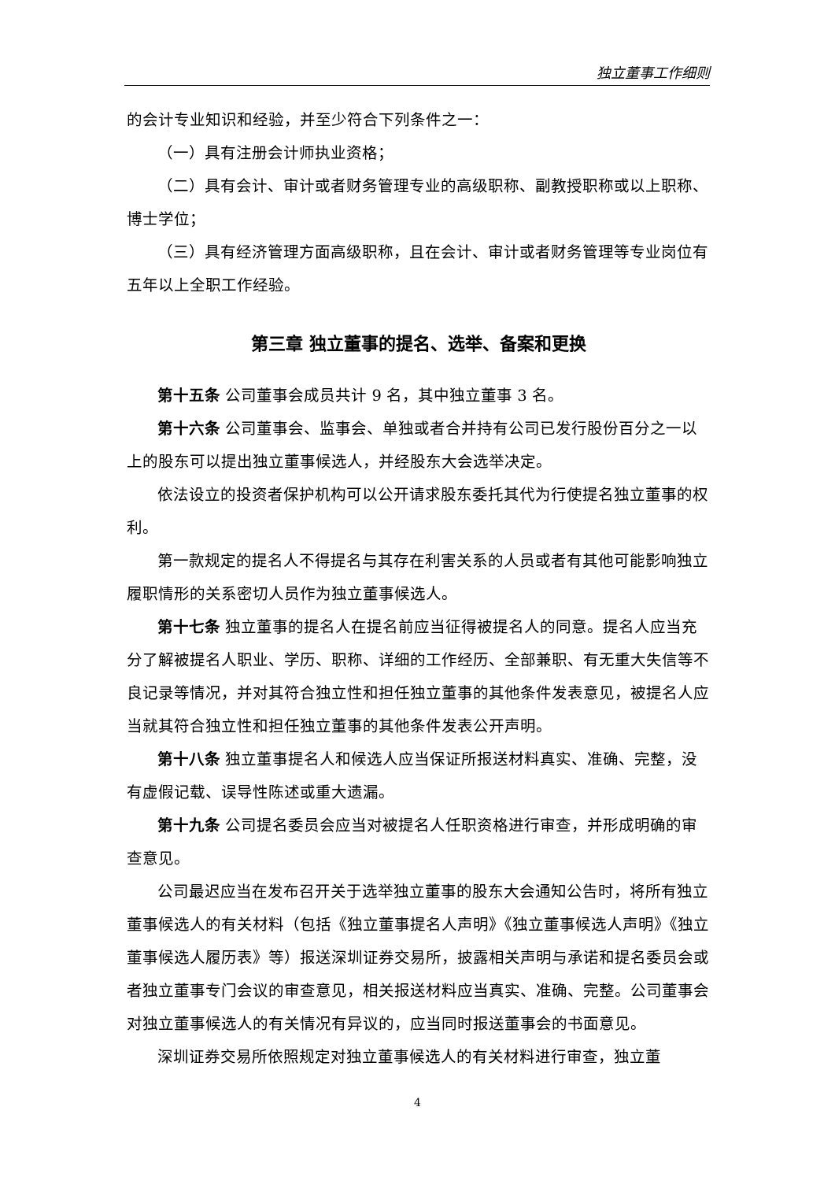独立董事工作细则
的会计专业知识和经验，并至少符合下列条件之一：
（一）具有注册会计师执业资格；
（二）具有会计、审计或者财务管理专业的高级职称、副教授职称或以上职称、博士学位；
（三）具有经济管理方面高级职称，且在会计、审计或者财务管理等专业岗位有五年以上全职工作经验。
第三章 独立董事的提名、选举、备案和更换
第十五条 公司董事会成员共计 9 名，其中独立董事 3 名。
第十六条 公司董事会、监事会、单独或者合并持有公司已发行股份百分之一以上的股东可以提出独立董事候选人，并经股东大会选举决定。
依法设立的投资者保护机构可以公开请求股东委托其代为行使提名独立董事的权利。
第一款规定的提名人不得提名与其存在利害关系的人员或者有其他可能影响独立履职情形的关系密切人员作为独立董事候选人。
第十七条 独立董事的提名人在提名前应当征得被提名人的同意。提名人应当充分了解被提名人职业、学历、职称、详细的工作经历、全部兼职、有无重大失信等不良记录等情况，并对其符合独立性和担任独立董事的其他条件发表意见，被提名人应当就其符合独立性和担任独立董事的其他条件发表公开声明。
第十八条 独立董事提名人和候选人应当保证所报送材料真实、准确、完整，没有虚假记载、误导性陈述或重大遗漏。
第十九条 公司提名委员会应当对被提名人任职资格进行审查，并形成明确的审查意见。
公司最迟应当在发布召开关于选举独立董事的股东大会通知公告时，将所有独立董事候选人的有关材料（包括《独立董事提名人声明》《独立董事候选人声明》《独立董事候选人履历表》等）报送深圳证券交易所，披露相关声明与承诺和提名委员会或者独立董事专门会议的审查意见，相关报送材料应当真实、准确、完整。公司董事会对独立董事候选人的有关情况有异议的，应当同时报送董事会的书面意见。
深圳证券交易所依照规定对独立董事候选人的有关材料进行审查，独立董
4